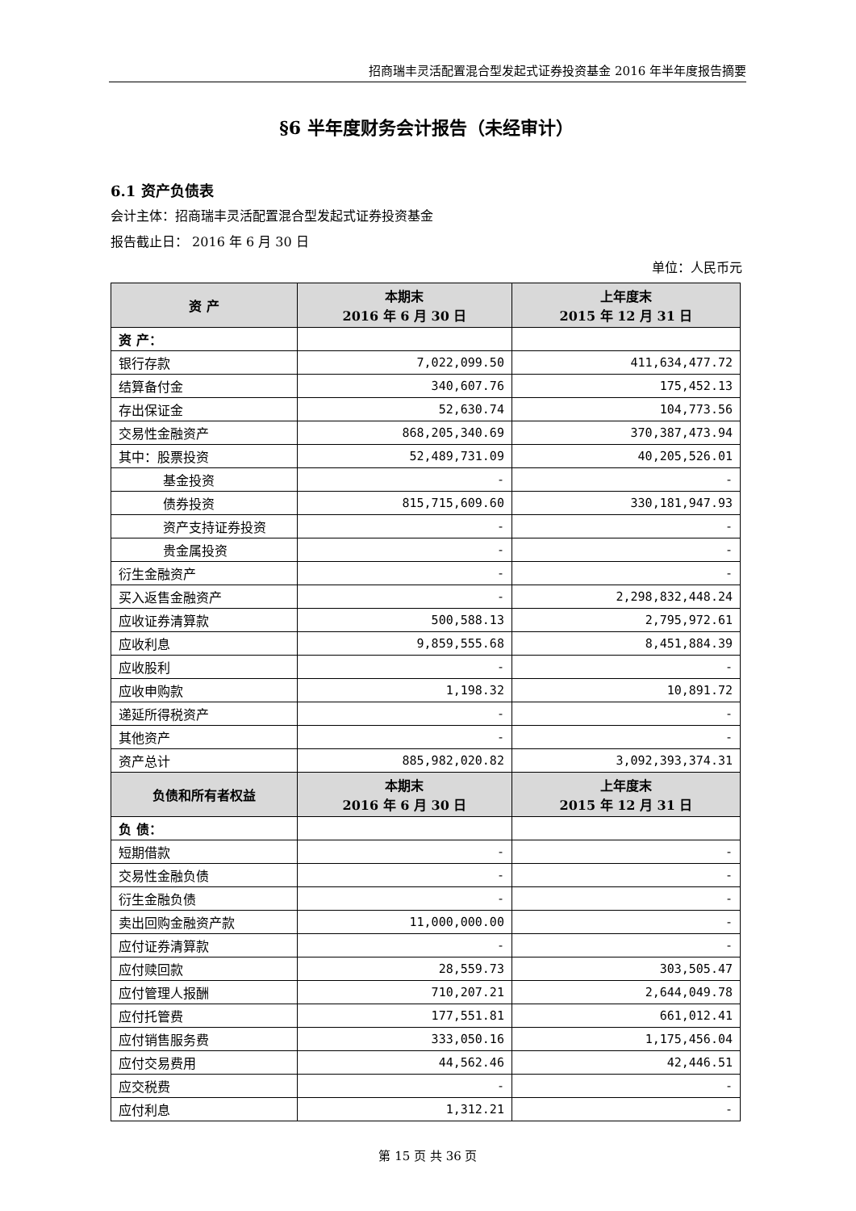招商瑞丰灵活配置混合型发起式证券投资基金 2016 年半年度报告摘要
§6 半年度财务会计报告（未经审计）
6.1 资产负债表
会计主体：招商瑞丰灵活配置混合型发起式证券投资基金
报告截止日： 2016 年 6 月 30 日
单位：人民币元
| 资 产 | 本期末 2016 年 6 月 30 日 | 上年度末 2015 年 12 月 31 日 |
| --- | --- | --- |
| 资 产： | | |
| 银行存款 | 7,022,099.50 | 411,634,477.72 |
| 结算备付金 | 340,607.76 | 175,452.13 |
| 存出保证金 | 52,630.74 | 104,773.56 |
| 交易性金融资产 | 868,205,340.69 | 370,387,473.94 |
| 其中：股票投资 | 52,489,731.09 | 40,205,526.01 |
| 基金投资 | - | - |
| 债券投资 | 815,715,609.60 | 330,181,947.93 |
| 资产支持证券投资 | - | - |
| 贵金属投资 | - | - |
| 衍生金融资产 | - | - |
| 买入返售金融资产 | - | 2,298,832,448.24 |
| 应收证券清算款 | 500,588.13 | 2,795,972.61 |
| 应收利息 | 9,859,555.68 | 8,451,884.39 |
| 应收股利 | - | - |
| 应收申购款 | 1,198.32 | 10,891.72 |
| 递延所得税资产 | - | - |
| 其他资产 | - | - |
| 资产总计 | 885,982,020.82 | 3,092,393,374.31 |
| 负债和所有者权益 | 本期末 2016 年 6 月 30 日 | 上年度末 2015 年 12 月 31 日 |
| 负 债： | | |
| 短期借款 | - | - |
| 交易性金融负债 | - | - |
| 衍生金融负债 | - | - |
| 卖出回购金融资产款 | 11,000,000.00 | - |
| 应付证券清算款 | - | - |
| 应付赎回款 | 28,559.73 | 303,505.47 |
| 应付管理人报酬 | 710,207.21 | 2,644,049.78 |
| 应付托管费 | 177,551.81 | 661,012.41 |
| 应付销售服务费 | 333,050.16 | 1,175,456.04 |
| 应付交易费用 | 44,562.46 | 42,446.51 |
| 应交税费 | - | - |
| 应付利息 | 1,312.21 | - |
第 15 页 共 36 页